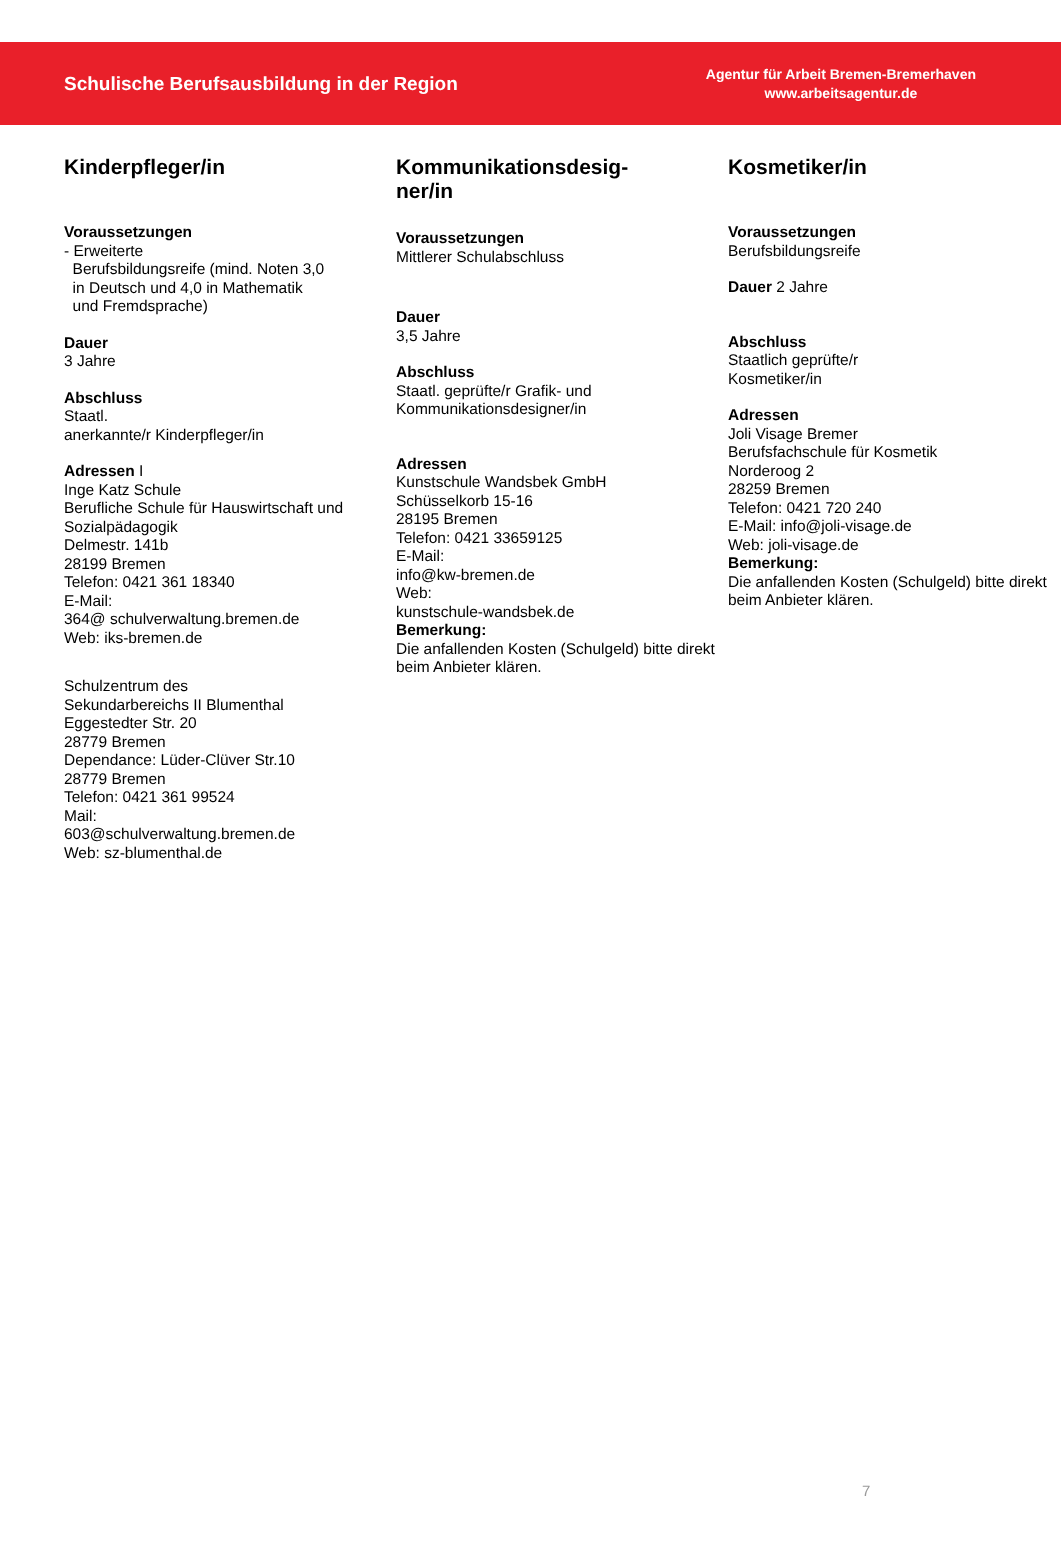Schulische Berufsausbildung in der Region
Agentur für Arbeit Bremen-Bremerhaven
www.arbeitsagentur.de
Kinderpfleger/in
Voraussetzungen
- Erweiterte
Berufsbildungsreife (mind. Noten 3,0
in Deutsch und 4,0 in Mathematik
und Fremdsprache)
Dauer
3 Jahre
Abschluss
Staatl.
anerkannte/r Kinderpfleger/in
Adressen I
Inge Katz Schule
Berufliche Schule für Hauswirtschaft und Sozialpädagogik
Delmestr. 141b
28199 Bremen
Telefon: 0421 361 18340
E-Mail:
364@ schulverwaltung.bremen.de
Web: iks-bremen.de
Schulzentrum des
Sekundarbereichs II Blumenthal
Eggestedter Str. 20
28779 Bremen
Dependance: Lüder-Clüver Str.10
28779 Bremen
Telefon: 0421 361 99524
Mail:
603@schulverwaltung.bremen.de
Web: sz-blumenthal.de
Kommunikationsdesig-
ner/in
Voraussetzungen
Mittlerer Schulabschluss
Dauer
3,5 Jahre
Abschluss
Staatl. geprüfte/r Grafik- und Kommunikationsdesigner/in
Adressen
Kunstschule Wandsbek GmbH
Schüsselkorb 15-16
28195 Bremen
Telefon: 0421 33659125
E-Mail:
info@kw-bremen.de
Web:
kunstschule-wandsbek.de
Bemerkung:
Die anfallenden Kosten (Schulgeld) bitte direkt beim Anbieter klären.
Kosmetiker/in
Voraussetzungen
Berufsbildungsreife
Dauer 2 Jahre
Abschluss
Staatlich geprüfte/r
Kosmetiker/in
Adressen
Joli Visage Bremer
Berufsfachschule für Kosmetik
Norderoog 2
28259 Bremen
Telefon: 0421 720 240
E-Mail: info@joli-visage.de
Web: joli-visage.de
Bemerkung:
Die anfallenden Kosten (Schulgeld) bitte direkt beim Anbieter klären.
7